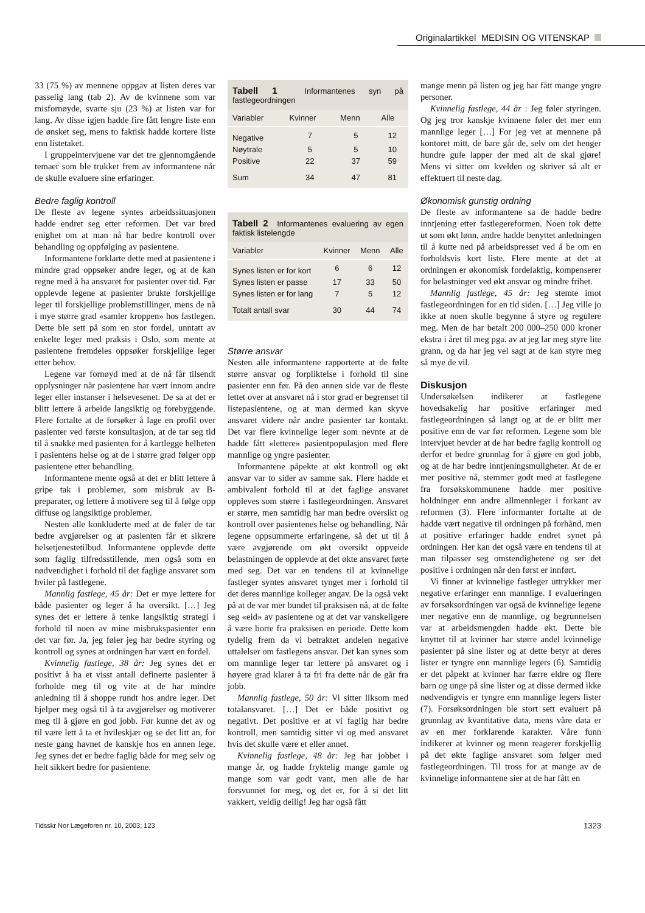Originalartikkel MEDISIN OG VITENSKAP
33 (75 %) av mennene oppgav at listen deres var passelig lang (tab 2). Av de kvinnene som var misfornøyde, svarte sju (23 %) at listen var for lang. Av disse igjen hadde fire fått lengre liste enn de ønsket seg, mens to faktisk hadde kortere liste enn listetaket.
I gruppeintervjuene var det tre gjennomgående temaer som ble trukket frem av informantene når de skulle evaluere sine erfaringer.
Bedre faglig kontroll
De fleste av legene syntes arbeidssituasjonen hadde endret seg etter reformen. Det var bred enighet om at man nå har bedre kontroll over behandling og oppfølging av pasientene.
Informantene forklarte dette med at pasientene i mindre grad oppsøker andre leger, og at de kan regne med å ha ansvaret for pasienter over tid. Før opplevde legene at pasienter brukte forskjellige leger til forskjellige problemstillinger, mens de nå i mye større grad «samler kroppen» hos fastlegen. Dette ble sett på som en stor fordel, unntatt av enkelte leger med praksis i Oslo, som mente at pasientene fremdeles oppsøker forskjellige leger etter behov.
Legene var fornøyd med at de nå får tilsendt opplysninger når pasientene har vært innom andre leger eller instanser i helsevesenet. De sa at det er blitt lettere å arbeide langsiktig og forebyggende. Flere fortalte at de forsøker å lage en profil over pasienter ved første konsultasjon, at de tar seg tid til å snakke med pasienten for å kartlegge helheten i pasientens helse og at de i større grad følger opp pasientene etter behandling.
Informantene mente også at det er blitt lettere å gripe tak i problemer, som misbruk av B-preparater, og lettere å motivere seg til å følge opp diffuse og langsiktige problemer.
Nesten alle konkluderte med at de føler de tar bedre avgjørelser og at pasienten får et sikrere helsetjenestetilbud. Informantene opplevde dette som faglig tilfredsstillende, men også som en nødvendighet i forhold til det faglige ansvaret som hviler på fastlegene.
Mannlig fastlege, 45 år: Det er mye lettere for både pasienter og leger å ha oversikt. […] Jeg synes det er lettere å tenke langsiktig strategi i forhold til noen av mine misbrukspasienter enn det var før. Ja, jeg føler jeg har bedre styring og kontroll og synes at ordningen har vært en fordel.
Kvinnelig fastlege, 38 år: Jeg synes det er positivt å ha et visst antall definerte pasienter å forholde meg til og vite at de har mindre anledning til å shoppe rundt hos andre leger. Det hjelper meg også til å ta avgjørelser og motiverer meg til å gjøre en god jobb. Før kunne det av og til være lett å ta et hvileskjær og se det litt an, for neste gang havnet de kanskje hos en annen lege. Jeg synes det er bedre faglig både for meg selv og helt sikkert bedre for pasientene.
Tabell 1 Informantenes syn på fastlegeordningen
| Variabler | Kvinner | Menn | Alle |
| --- | --- | --- | --- |
| Negative | 7 | 5 | 12 |
| Nøytrale | 5 | 5 | 10 |
| Positive | 22 | 37 | 59 |
| Sum | 34 | 47 | 81 |
Tabell 2 Informantenes evaluering av egen faktisk listelengde
| Variabler | Kvinner | Menn | Alle |
| --- | --- | --- | --- |
| Synes listen er for kort | 6 | 6 | 12 |
| Synes listen er passe | 17 | 33 | 50 |
| Synes listen er for lang | 7 | 5 | 12 |
| Totalt antall svar | 30 | 44 | 74 |
Større ansvar
Nesten alle informantene rapporterte at de følte større ansvar og forpliktelse i forhold til sine pasienter enn før. På den annen side var de fleste lettet over at ansvaret nå i stor grad er begrenset til listepasientene, og at man dermed kan skyve ansvaret videre når andre pasienter tar kontakt. Det var flere kvinnelige leger som nevnte at de hadde fått «lettere» pasientpopulasjon med flere mannlige og yngre pasienter.
Informantene påpekte at økt kontroll og økt ansvar var to sider av samme sak. Flere hadde et ambivalent forhold til at det faglige ansvaret oppleves som større i fastlegeordningen. Ansvaret er større, men samtidig har man bedre oversikt og kontroll over pasientenes helse og behandling. Når legene oppsummerte erfaringene, så det ut til å være avgjørende om økt oversikt oppveide belastningen de opplevde at det økte ansvaret førte med seg. Det var en tendens til at kvinnelige fastleger syntes ansvaret tynget mer i forhold til det deres mannlige kolleger angav. De la også vekt på at de var mer bundet til praksisen nå, at de følte seg «eid» av pasientene og at det var vanskeligere å være borte fra praksisen en periode. Dette kom tydelig frem da vi betraktet andelen negative uttalelser om fastlegens ansvar. Det kan synes som om mannlige leger tar lettere på ansvaret og i høyere grad klarer å ta fri fra dette når de går fra jobb.
Mannlig fastlege, 50 år: Vi sitter liksom med totalansvaret. […] Det er både positivt og negativt. Det positive er at vi faglig har bedre kontroll, men samtidig sitter vi og med ansvaret hvis det skulle være et eller annet.
Kvinnelig fastlege, 48 år: Jeg har jobbet i mange år, og hadde fryktelig mange gamle og mange som var godt vant, men alle de har forsvunnet for meg, og det er, for å si det litt vakkert, veldig deilig! Jeg har også fått
mange menn på listen og jeg har fått mange yngre personer.
Kvinnelig fastlege, 44 år : Jeg føler styringen. Og jeg tror kanskje kvinnene føler det mer enn mannlige leger […] For jeg vet at mennene på kontoret mitt, de bare går de, selv om det henger hundre gule lapper der med alt de skal gjøre! Mens vi sitter om kvelden og skriver så alt er effektuert til neste dag.
Økonomisk gunstig ordning
De fleste av informantene sa de hadde bedre inntjening etter fastlegereformen. Noen tok dette ut som økt lønn, andre hadde benyttet anledningen til å kutte ned på arbeidspresset ved å be om en forholdsvis kort liste. Flere mente at det at ordningen er økonomisk fordelaktig, kompenserer for belastninger ved økt ansvar og mindre frihet.
Mannlig fastlege, 45 år: Jeg stemte imot fastlegeordningen for en tid siden. […] Jeg ville jo ikke at noen skulle begynne å styre og regulere meg. Men de har betalt 200 000–250 000 kroner ekstra i året til meg pga. av at jeg lar meg styre lite grann, og da har jeg vel sagt at de kan styre meg så mye de vil.
Diskusjon
Undersøkelsen indikerer at fastlegene hovedsakelig har positive erfaringer med fastlegeordningen så langt og at de er blitt mer positive enn de var før reformen. Legene som ble intervjuet hevder at de har bedre faglig kontroll og derfor et bedre grunnlag for å gjøre en god jobb, og at de har bedre inntjeningsmuligheter. At de er mer positive nå, stemmer godt med at fastlegene fra forsøkskommunene hadde mer positive holdninger enn andre allmennleger i forkant av reformen (3). Flere informanter fortalte at de hadde vært negative til ordningen på forhånd, men at positive erfaringer hadde endret synet på ordningen. Her kan det også være en tendens til at man tilpasser seg omstendighetene og ser det positive i ordningen når den først er innført.
Vi finner at kvinnelige fastleger uttrykker mer negative erfaringer enn mannlige. I evalueringen av forsøksordningen var også de kvinnelige legene mer negative enn de mannlige, og begrunnelsen var at arbeidsmengden hadde økt. Dette ble knyttet til at kvinner har større andel kvinnelige pasienter på sine lister og at dette betyr at deres lister er tyngre enn mannlige legers (6). Samtidig er det påpekt at kvinner har færre eldre og flere barn og unge på sine lister og at disse dermed ikke nødvendigvis er tyngre enn mannlige legers lister (7). Forsøksordningen ble stort sett evaluert på grunnlag av kvantitative data, mens våre data er av en mer forklarende karakter. Våre funn indikerer at kvinner og menn reagerer forskjellig på det økte faglige ansvaret som følger med fastlegeordningen. Til tross for at mange av de kvinnelige informantene sier at de har fått en
Tidsskr Nor Lægeforen nr. 10, 2003; 123 1323